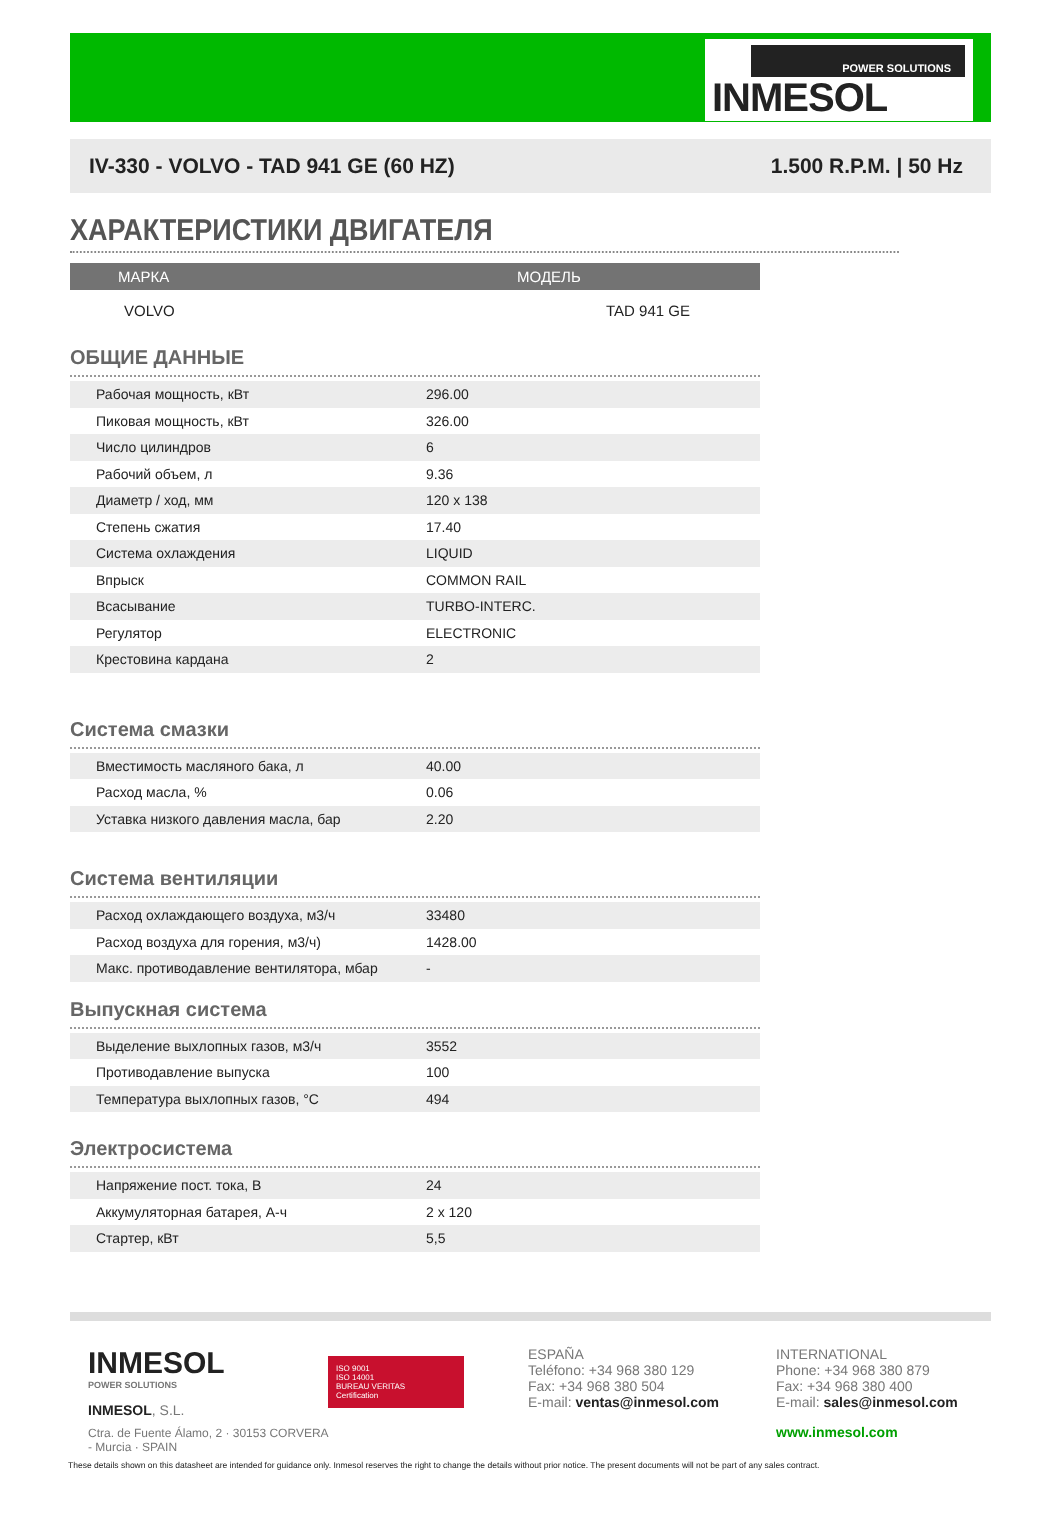POWER SOLUTIONS
INMESOL
IV-330 - VOLVO - TAD 941 GE (60 HZ) 1.500 R.P.M. | 50 Hz
ХАРАКТЕРИСТИКИ ДВИГАТЕЛЯ
| МАРКА | МОДЕЛЬ |
| --- | --- |
| VOLVO | TAD 941 GE |
ОБЩИЕ ДАННЫЕ
| Рабочая мощность, кВт | 296.00 | |
| Пиковая мощность, кВт | 326.00 | |
| Число цилиндров | 6 | |
| Рабочий объем, л | 9.36 | |
| Диаметр / ход, мм | 120 x 138 | |
| Степень сжатия | 17.40 | |
| Система охлаждения | LIQUID | |
| Впрыск | COMMON RAIL | |
| Всасывание | TURBO-INTERC. | |
| Регулятор | ELECTRONIC | |
| Крестовина кардана | 2 | |
Система смазки
| Вместимость масляного бака, л | 40.00 | |
| Расход масла, % | 0.06 | |
| Уставка низкого давления масла, бар | 2.20 | |
Система вентиляции
| Расход охлаждающего воздуха, м3/ч | 33480 | |
| Расход воздуха для горения, м3/ч) | 1428.00 | |
| Макс. противодавление вентилятора, мбар | - | |
Выпускная система
| Выделение выхлопных газов, м3/ч | 3552 | |
| Противодавление выпуска | 100 | |
| Температура выхлопных газов, °C | 494 | |
Электросистема
| Напряжение пост. тока, В | 24 | |
| Аккумуляторная батарея, А-ч | 2 x 120 | |
| Стартер, кВт | 5,5 | |
INMESOL
POWER SOLUTIONS
INMESOL, S.L.
Ctra. de Fuente Álamo, 2 · 30153 CORVERA - Murcia · SPAIN
ISO 9001
ISO 14001
BUREAU VERITAS
Certification
ESPAÑA
Teléfono: +34 968 380 129
Fax: +34 968 380 504
E-mail: ventas@inmesol.com
INTERNATIONAL
Phone: +34 968 380 879
Fax: +34 968 380 400
E-mail: sales@inmesol.com
www.inmesol.com
These details shown on this datasheet are intended for guidance only. Inmesol reserves the right to change the details without prior notice. The present documents will not be part of any sales contract.